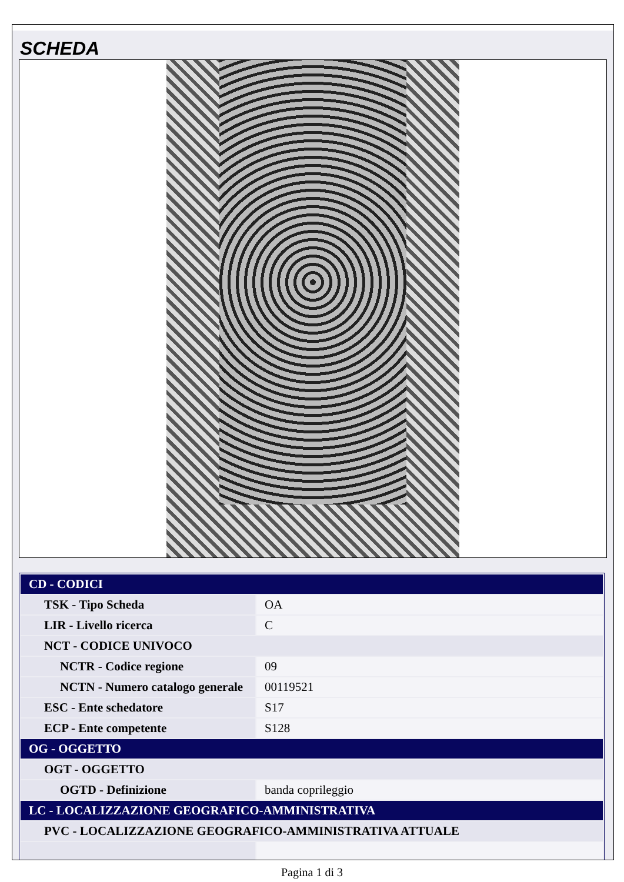SCHEDA
| CD - CODICI | |
| TSK - Tipo Scheda | OA |
| LIR - Livello ricerca | C |
| NCT - CODICE UNIVOCO | |
| NCTR - Codice regione | 09 |
| NCTN - Numero catalogo generale | 00119521 |
| ESC - Ente schedatore | S17 |
| ECP - Ente competente | S128 |
| OG - OGGETTO | |
| OGT - OGGETTO | |
| OGTD - Definizione | banda copri­leggio |
| LC - LOCALIZZAZIONE GEOGRAFICO-AMMINISTRATIVA | |
| PVC - LOCALIZZAZIONE GEOGRAFICO-AMMINISTRATIVA ATTUALE | |
Pagina 1 di 3